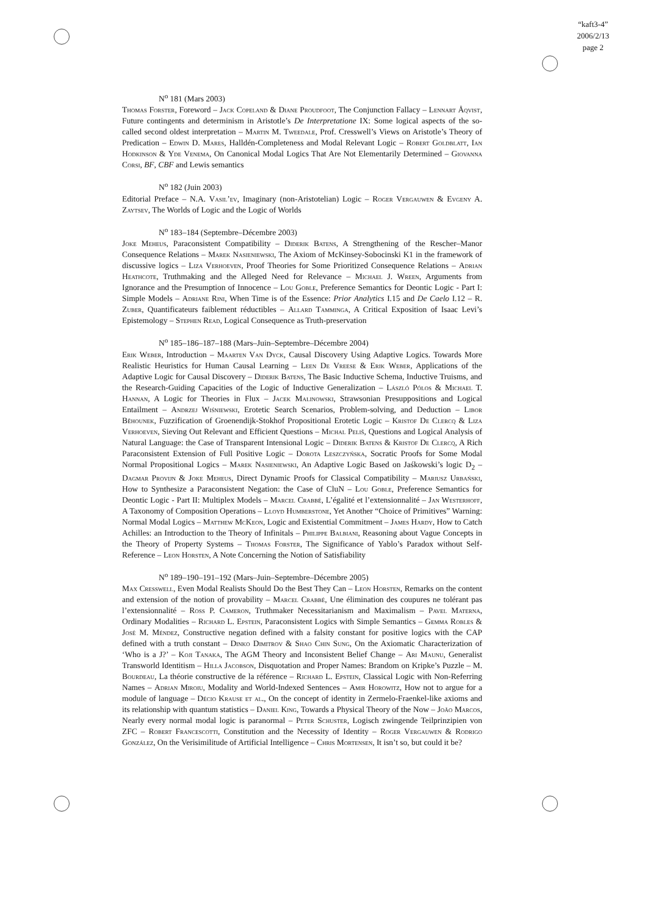“kaft3-4”
2006/2/13
page 2
N<sup>o</sup> 181 (Mars 2003)
Thomas Forster, Foreword – Jack Copeland & Diane Proudfoot, The Conjunction Fallacy – Lennart Åqvist, Future contingents and determinism in Aristotle’s De Interpretatione IX: Some logical aspects of the so-called second oldest interpretation – Martin M. Tweedale, Prof. Cresswell’s Views on Aristotle’s Theory of Predication – Edwin D. Mares, Halldén-Completeness and Modal Relevant Logic – Robert Goldblatt, Ian Hodkinson & Yde Venema, On Canonical Modal Logics That Are Not Elementarily Determined – Giovanna Corsi, BF, CBF and Lewis semantics
N<sup>o</sup> 182 (Juin 2003)
Editorial Preface – N.A. Vasil’ev, Imaginary (non-Aristotelian) Logic – Roger Vergauwen & Evgeny A. Zaytsev, The Worlds of Logic and the Logic of Worlds
N<sup>o</sup> 183–184 (Septembre–Décembre 2003)
Joke Meheus, Paraconsistent Compatibility – Diderik Batens, A Strengthening of the Rescher–Manor Consequence Relations – Marek Nasieniewski, The Axiom of McKinsey-Sobocinski K1 in the framework of discussive logics – Liza Verhoeven, Proof Theories for Some Prioritized Consequence Relations – Adrian Heathcote, Truthmaking and the Alleged Need for Relevance – Michael J. Wreen, Arguments from Ignorance and the Presumption of Innocence – Lou Goble, Preference Semantics for Deontic Logic - Part I: Simple Models – Adriane Rini, When Time is of the Essence: Prior Analytics I.15 and De Caelo I.12 – R. Zuber, Quantificateurs faiblement réductibles – Allard Tamminga, A Critical Exposition of Isaac Levi’s Epistemology – Stephen Read, Logical Consequence as Truth-preservation
N<sup>o</sup> 185–186–187–188 (Mars–Juin–Septembre–Décembre 2004)
Erik Weber, Introduction – Maarten Van Dyck, Causal Discovery Using Adaptive Logics. Towards More Realistic Heuristics for Human Causal Learning – Leen De Vreese & Erik Weber, Applications of the Adaptive Logic for Causal Discovery – Diderik Batens, The Basic Inductive Schema, Inductive Truisms, and the Research-Guiding Capacities of the Logic of Inductive Generalization – László Pólos & Michael T. Hannan, A Logic for Theories in Flux – Jacek Malinowski, Strawsonian Presuppositions and Logical Entailment – Andrzej Wiśniewski, Erotetic Search Scenarios, Problem-solving, and Deduction – Libor Běhounek, Fuzzification of Groenendijk-Stokhof Propositional Erotetic Logic – Kristof De Clercq & Liza Verhoeven, Sieving Out Relevant and Efficient Questions – Michal Peliš, Questions and Logical Analysis of Natural Language: the Case of Transparent Intensional Logic – Diderik Batens & Kristof De Clercq, A Rich Paraconsistent Extension of Full Positive Logic – Dorota Leszczyńska, Socratic Proofs for Some Modal Normal Propositional Logics – Marek Nasieniewski, An Adaptive Logic Based on Jaśkowski’s logic D<sub>2</sub> – Dagmar Provijn & Joke Meheus, Direct Dynamic Proofs for Classical Compatibility – Mariusz Urbański, How to Synthesize a Paraconsistent Negation: the Case of CluN – Lou Goble, Preference Semantics for Deontic Logic - Part II: Multiplex Models – Marcel Crabbé, L’égalité et l’extensionnalité – Jan Westerhoff, A Taxonomy of Composition Operations – Lloyd Humberstone, Yet Another “Choice of Primitives” Warning: Normal Modal Logics – Matthew McKeon, Logic and Existential Commitment – James Hardy, How to Catch Achilles: an Introduction to the Theory of Infinitals – Philippe Balbiani, Reasoning about Vague Concepts in the Theory of Property Systems – Thomas Forster, The Significance of Yablo’s Paradox without Self-Reference – Leon Horsten, A Note Concerning the Notion of Satisfiability
N<sup>o</sup> 189–190–191–192 (Mars–Juin–Septembre–Décembre 2005)
Max Cresswell, Even Modal Realists Should Do the Best They Can – Leon Horsten, Remarks on the content and extension of the notion of provability – Marcel Crabbé, Une élimination des coupures ne tolérant pas l’extensionnalité – Ross P. Cameron, Truthmaker Necessitarianism and Maximalism – Pavel Materna, Ordinary Modalities – Richard L. Epstein, Paraconsistent Logics with Simple Semantics – Gemma Robles & José M. Méndez, Constructive negation defined with a falsity constant for positive logics with the CAP defined with a truth constant – Dinko Dimitrov & Shao Chin Sung, On the Axiomatic Characterization of ‘Who is a J?’ – Koji Tanaka, The AGM Theory and Inconsistent Belief Change – Ari Maunu, Generalist Transworld Identitism – Hilla Jacobson, Disquotation and Proper Names: Brandom on Kripke’s Puzzle – M. Bourdeau, La théorie constructive de la référence – Richard L. Epstein, Classical Logic with Non-Referring Names – Adrian Miroiu, Modality and World-Indexed Sentences – Amir Horowitz, How not to argue for a module of language – Décio Krause et al., On the concept of identity in Zermelo-Fraenkel-like axioms and its relationship with quantum statistics – Daniel King, Towards a Physical Theory of the Now – João Marcos, Nearly every normal modal logic is paranormal – Peter Schuster, Logisch zwingende Teilprinzipien von ZFC – Robert Francescotti, Constitution and the Necessity of Identity – Roger Vergauwen & Rodrigo González, On the Verisimilitude of Artificial Intelligence – Chris Mortensen, It isn’t so, but could it be?